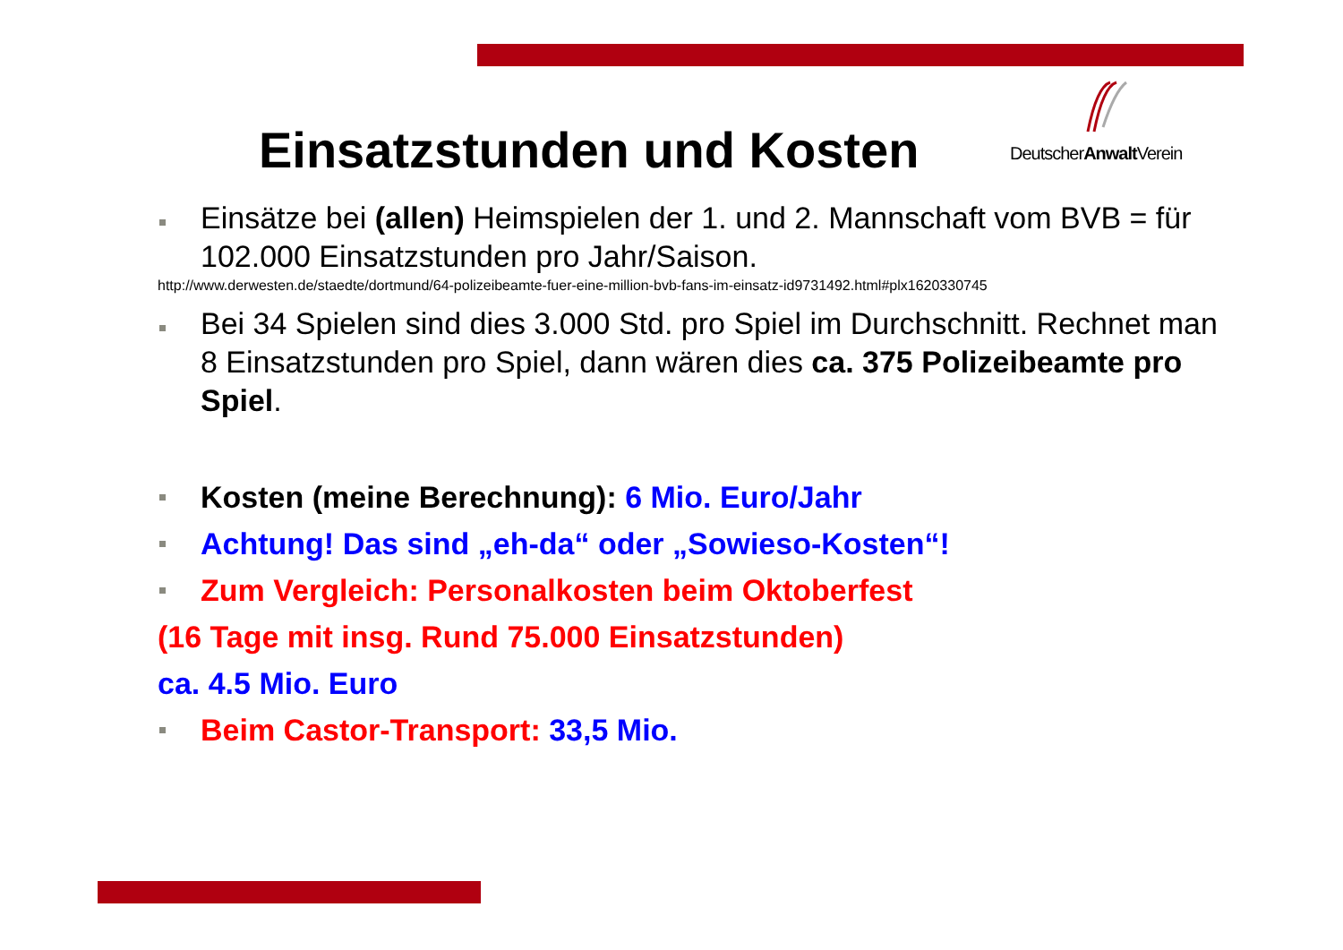Einsatzstunden und Kosten DeutscherAnwalt Verein
Einsätze bei (allen) Heimspielen der 1. und 2. Mannschaft vom BVB = für 102.000 Einsatzstunden pro Jahr/Saison.
http://www.derwesten.de/staedte/dortmund/64-polizeibeamte-fuer-eine-million-bvb-fans-im-einsatz-id9731492.html#plx1620330745
Bei 34 Spielen sind dies 3.000 Std. pro Spiel im Durchschnitt. Rechnet man 8 Einsatzstunden pro Spiel, dann wären dies ca. 375 Polizeibeamte pro Spiel.
Kosten (meine Berechnung): 6 Mio. Euro/Jahr
Achtung! Das sind „eh-da“ oder „Sowieso-Kosten“!
Zum Vergleich: Personalkosten beim Oktoberfest
(16 Tage mit insg. Rund 75.000 Einsatzstunden)
ca. 4.5 Mio. Euro
Beim Castor-Transport: 33,5 Mio.